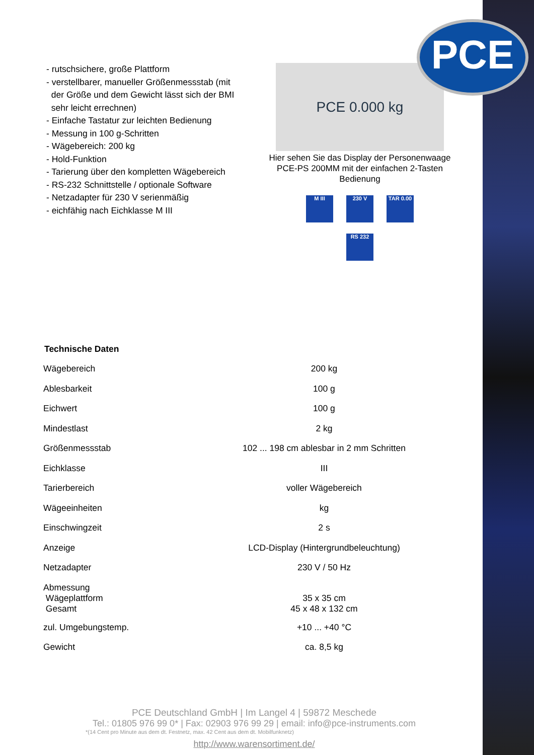PCE
- rutschsichere, große Plattform
- verstellbarer, manueller Größenmessstab (mit
der Größe und dem Gewicht lässt sich der BMI
sehr leicht errechnen)
- Einfache Tastatur zur leichten Bedienung
- Messung in 100 g-Schritten
- Wägebereich: 200 kg
- Hold-Funktion
- Tarierung über den kompletten Wägebereich
- RS-232 Schnittstelle / optionale Software
- Netzadapter für 230 V serienmäßig
- eichfähig nach Eichklasse M III
PCE 0.000 kg
Hier sehen Sie das Display der Personenwaage PCE-PS 200MM mit der einfachen 2-Tasten Bedienung
M III 230 V TAR 0.00
RS 232
Technische Daten
| Wägebereich | 200 kg |
| Ablesbarkeit | 100 g |
| Eichwert | 100 g |
| Mindestlast | 2 kg |
| Größenmessstab | 102 ... 198 cm ablesbar in 2 mm Schritten |
| Eichklasse | III |
| Tarierbereich | voller Wägebereich |
| Wägeeinheiten | kg |
| Einschwingzeit | 2 s |
| Anzeige | LCD-Display (Hintergrundbeleuchtung) |
| Netzadapter | 230 V / 50 Hz |
| Abmessung Wägeplattform Gesamt | 35 x 35 cm 45 x 48 x 132 cm |
| zul. Umgebungstemp. | +10 ... +40 °C |
| Gewicht | ca. 8,5 kg |
PCE Deutschland GmbH | Im Langel 4 | 59872 Meschede
Tel.: 01805 976 99 0* | Fax: 02903 976 99 29 | email: info@pce-instruments.com
*(14 Cent pro Minute aus dem dt. Festnetz, max. 42 Cent aus dem dt. Mobilfunknetz)
http://www.warensortiment.de/